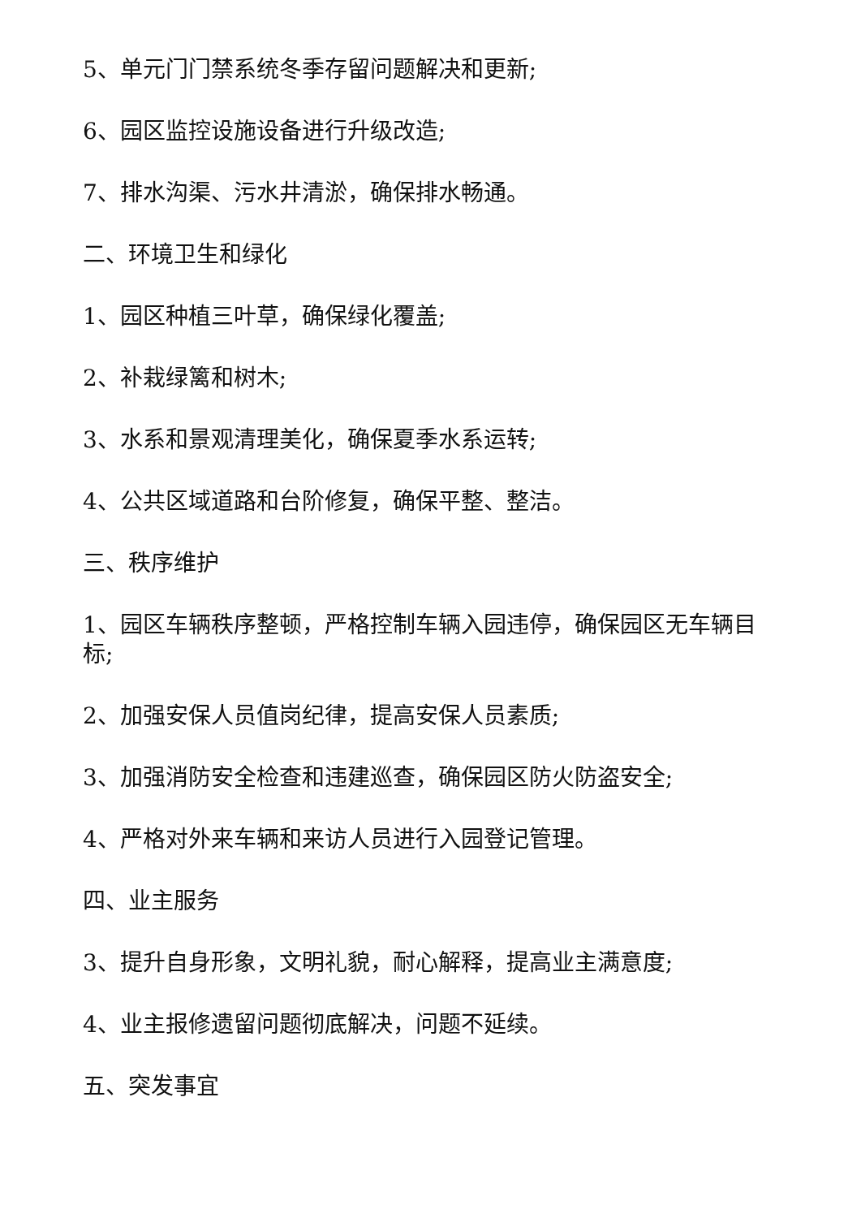5、单元门门禁系统冬季存留问题解决和更新;
6、园区监控设施设备进行升级改造;
7、排水沟渠、污水井清淤，确保排水畅通。
二、环境卫生和绿化
1、园区种植三叶草，确保绿化覆盖;
2、补栽绿篱和树木;
3、水系和景观清理美化，确保夏季水系运转;
4、公共区域道路和台阶修复，确保平整、整洁。
三、秩序维护
1、园区车辆秩序整顿，严格控制车辆入园违停，确保园区无车辆目标;
2、加强安保人员值岗纪律，提高安保人员素质;
3、加强消防安全检查和违建巡查，确保园区防火防盗安全;
4、严格对外来车辆和来访人员进行入园登记管理。
四、业主服务
3、提升自身形象，文明礼貌，耐心解释，提高业主满意度;
4、业主报修遗留问题彻底解决，问题不延续。
五、突发事宜